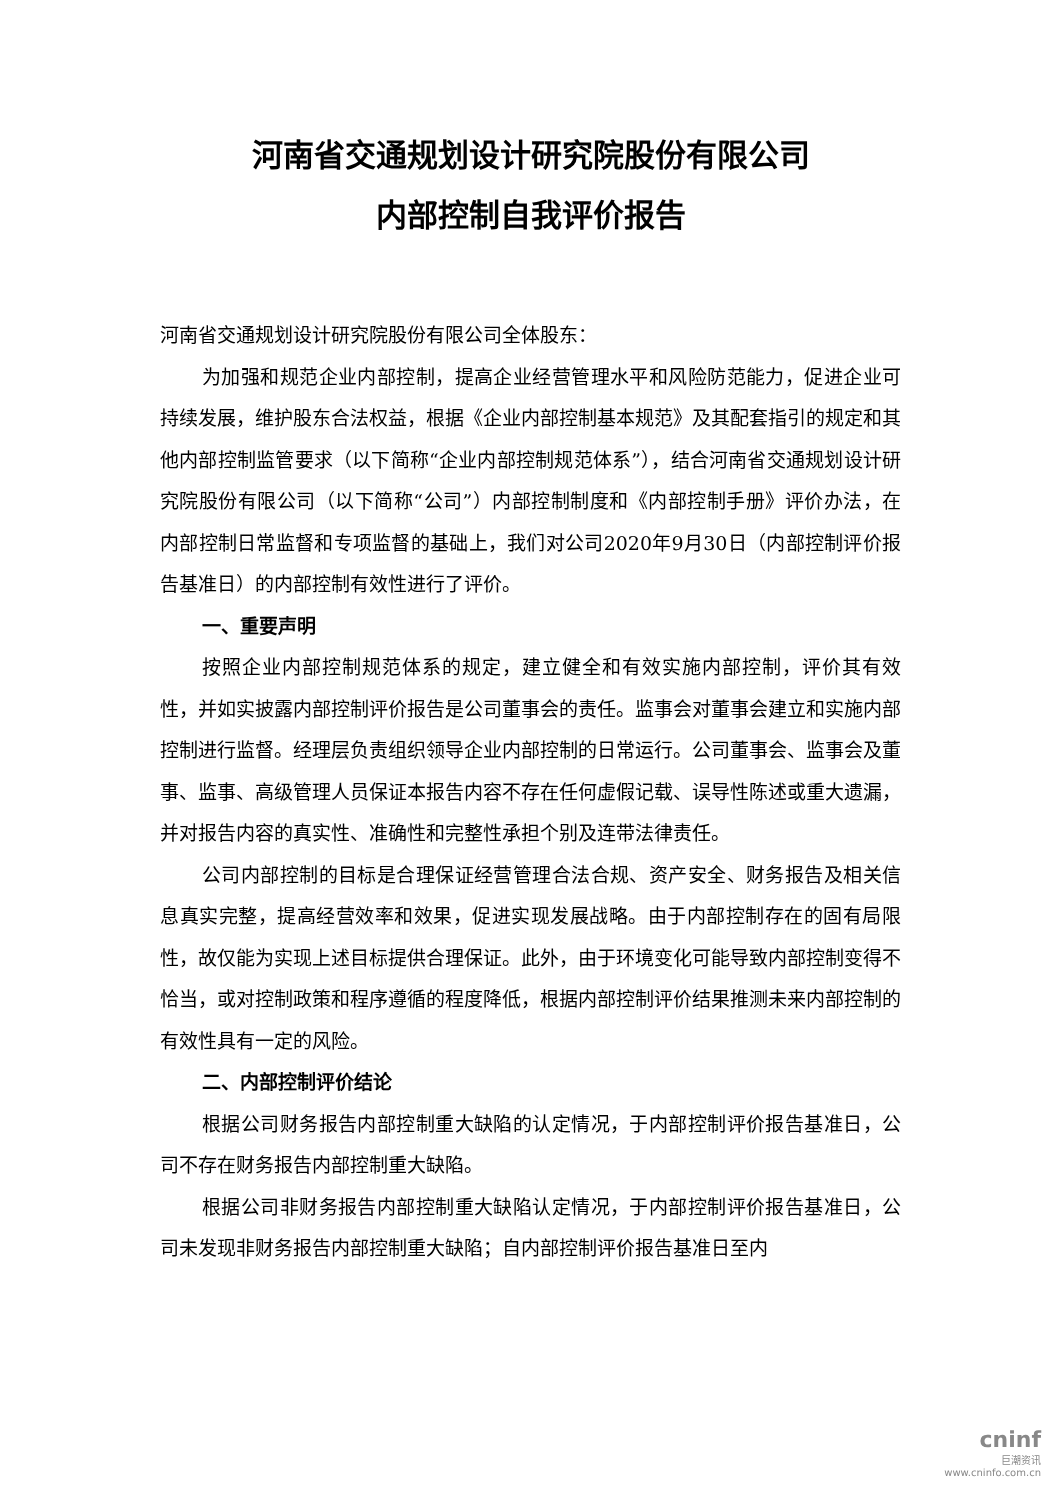河南省交通规划设计研究院股份有限公司
内部控制自我评价报告
河南省交通规划设计研究院股份有限公司全体股东：
为加强和规范企业内部控制，提高企业经营管理水平和风险防范能力，促进企业可持续发展，维护股东合法权益，根据《企业内部控制基本规范》及其配套指引的规定和其他内部控制监管要求（以下简称“企业内部控制规范体系”），结合河南省交通规划设计研究院股份有限公司（以下简称“公司”）内部控制制度和《内部控制手册》评价办法，在内部控制日常监督和专项监督的基础上，我们对公司2020年9月30日（内部控制评价报告基准日）的内部控制有效性进行了评价。
一、重要声明
按照企业内部控制规范体系的规定，建立健全和有效实施内部控制，评价其有效性，并如实披露内部控制评价报告是公司董事会的责任。监事会对董事会建立和实施内部控制进行监督。经理层负责组织领导企业内部控制的日常运行。公司董事会、监事会及董事、监事、高级管理人员保证本报告内容不存在任何虚假记载、误导性陈述或重大遗漏，并对报告内容的真实性、准确性和完整性承担个别及连带法律责任。
公司内部控制的目标是合理保证经营管理合法合规、资产安全、财务报告及相关信息真实完整，提高经营效率和效果，促进实现发展战略。由于内部控制存在的固有局限性，故仅能为实现上述目标提供合理保证。此外，由于环境变化可能导致内部控制变得不恰当，或对控制政策和程序遵循的程度降低，根据内部控制评价结果推测未来内部控制的有效性具有一定的风险。
二、内部控制评价结论
根据公司财务报告内部控制重大缺陷的认定情况，于内部控制评价报告基准日，公司不存在财务报告内部控制重大缺陷。
根据公司非财务报告内部控制重大缺陷认定情况，于内部控制评价报告基准日，公司未发现非财务报告内部控制重大缺陷；自内部控制评价报告基准日至内
cninf
巨潮资讯
www.cninfo.com.cn